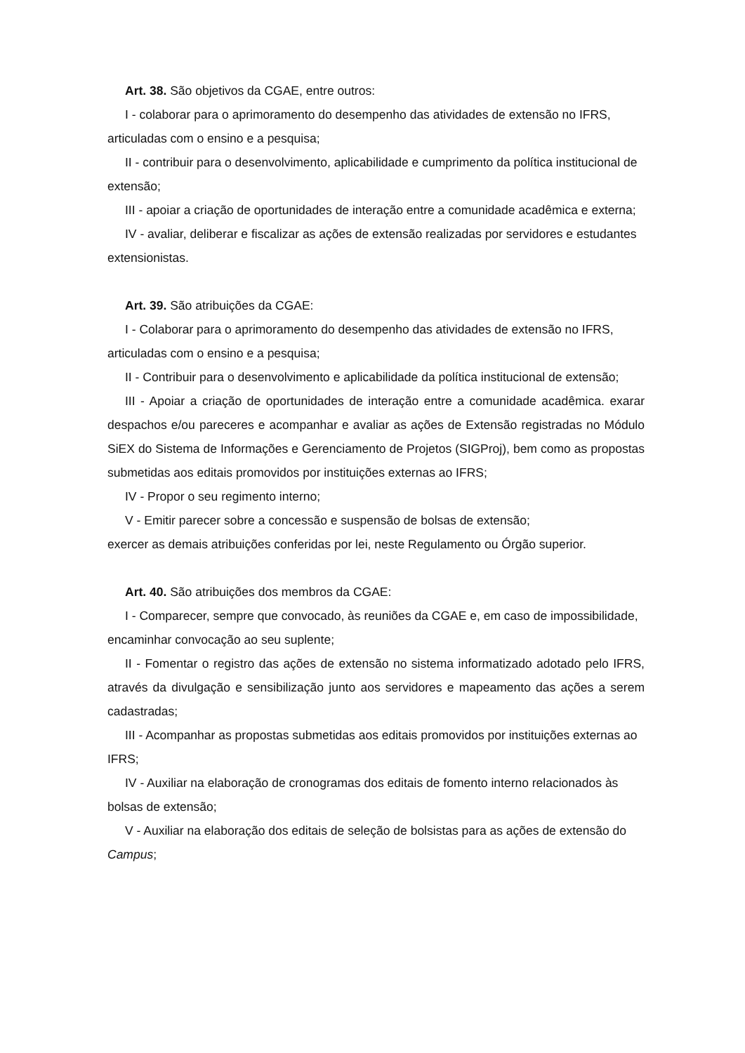Art. 38. São objetivos da CGAE, entre outros:
I - colaborar para o aprimoramento do desempenho das atividades de extensão no IFRS, articuladas com o ensino e a pesquisa;
II - contribuir para o desenvolvimento, aplicabilidade e cumprimento da política institucional de extensão;
III - apoiar a criação de oportunidades de interação entre a comunidade acadêmica e externa;
IV - avaliar, deliberar e fiscalizar as ações de extensão realizadas por servidores e estudantes extensionistas.
Art. 39. São atribuições da CGAE:
I - Colaborar para o aprimoramento do desempenho das atividades de extensão no IFRS, articuladas com o ensino e a pesquisa;
II - Contribuir para o desenvolvimento e aplicabilidade da política institucional de extensão;
III - Apoiar a criação de oportunidades de interação entre a comunidade acadêmica. exarar despachos e/ou pareceres e acompanhar e avaliar as ações de Extensão registradas no Módulo SiEX do Sistema de Informações e Gerenciamento de Projetos (SIGProj), bem como as propostas submetidas aos editais promovidos por instituições externas ao IFRS;
IV - Propor o seu regimento interno;
V - Emitir parecer sobre a concessão e suspensão de bolsas de extensão;
exercer as demais atribuições conferidas por lei, neste Regulamento ou Órgão superior.
Art. 40. São atribuições dos membros da CGAE:
I - Comparecer, sempre que convocado, às reuniões da CGAE e, em caso de impossibilidade, encaminhar convocação ao seu suplente;
II - Fomentar o registro das ações de extensão no sistema informatizado adotado pelo IFRS, através da divulgação e sensibilização junto aos servidores e mapeamento das ações a serem cadastradas;
III - Acompanhar as propostas submetidas aos editais promovidos por instituições externas ao IFRS;
IV - Auxiliar na elaboração de cronogramas dos editais de fomento interno relacionados às bolsas de extensão;
V - Auxiliar na elaboração dos editais de seleção de bolsistas para as ações de extensão do Campus;